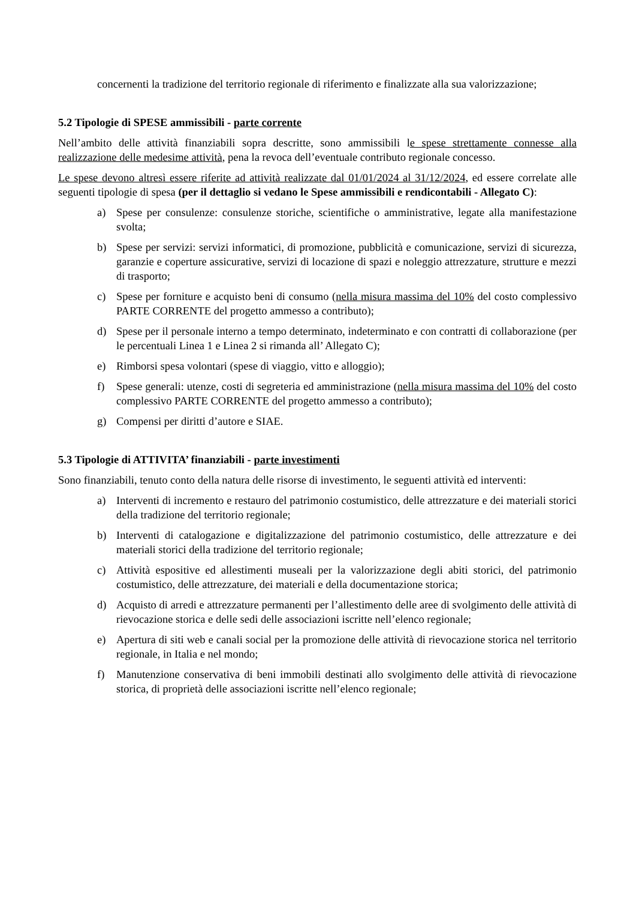concernenti la tradizione del territorio regionale di riferimento e finalizzate alla sua valorizzazione;
5.2 Tipologie di SPESE ammissibili - parte corrente
Nell’ambito delle attività finanziabili sopra descritte, sono ammissibili le spese strettamente connesse alla realizzazione delle medesime attività, pena la revoca dell’eventuale contributo regionale concesso.
Le spese devono altresì essere riferite ad attività realizzate dal 01/01/2024 al 31/12/2024, ed essere correlate alle seguenti tipologie di spesa (per il dettaglio si vedano le Spese ammissibili e rendicontabili - Allegato C):
a) Spese per consulenze: consulenze storiche, scientifiche o amministrative, legate alla manifestazione svolta;
b) Spese per servizi: servizi informatici, di promozione, pubblicità e comunicazione, servizi di sicurezza, garanzie e coperture assicurative, servizi di locazione di spazi e noleggio attrezzature, strutture e mezzi di trasporto;
c) Spese per forniture e acquisto beni di consumo (nella misura massima del 10% del costo complessivo PARTE CORRENTE del progetto ammesso a contributo);
d) Spese per il personale interno a tempo determinato, indeterminato e con contratti di collaborazione (per le percentuali Linea 1 e Linea 2 si rimanda all’ Allegato C);
e) Rimborsi spesa volontari (spese di viaggio, vitto e alloggio);
f) Spese generali: utenze, costi di segreteria ed amministrazione (nella misura massima del 10% del costo complessivo PARTE CORRENTE del progetto ammesso a contributo);
g) Compensi per diritti d’autore e SIAE.
5.3 Tipologie di ATTIVITA’ finanziabili - parte investimenti
Sono finanziabili, tenuto conto della natura delle risorse di investimento, le seguenti attività ed interventi:
a) Interventi di incremento e restauro del patrimonio costumistico, delle attrezzature e dei materiali storici della tradizione del territorio regionale;
b) Interventi di catalogazione e digitalizzazione del patrimonio costumistico, delle attrezzature e dei materiali storici della tradizione del territorio regionale;
c) Attività espositive ed allestimenti museali per la valorizzazione degli abiti storici, del patrimonio costumistico, delle attrezzature, dei materiali e della documentazione storica;
d) Acquisto di arredi e attrezzature permanenti per l’allestimento delle aree di svolgimento delle attività di rievocazione storica e delle sedi delle associazioni iscritte nell’elenco regionale;
e) Apertura di siti web e canali social per la promozione delle attività di rievocazione storica nel territorio regionale, in Italia e nel mondo;
f) Manutenzione conservativa di beni immobili destinati allo svolgimento delle attività di rievocazione storica, di proprietà delle associazioni iscritte nell’elenco regionale;